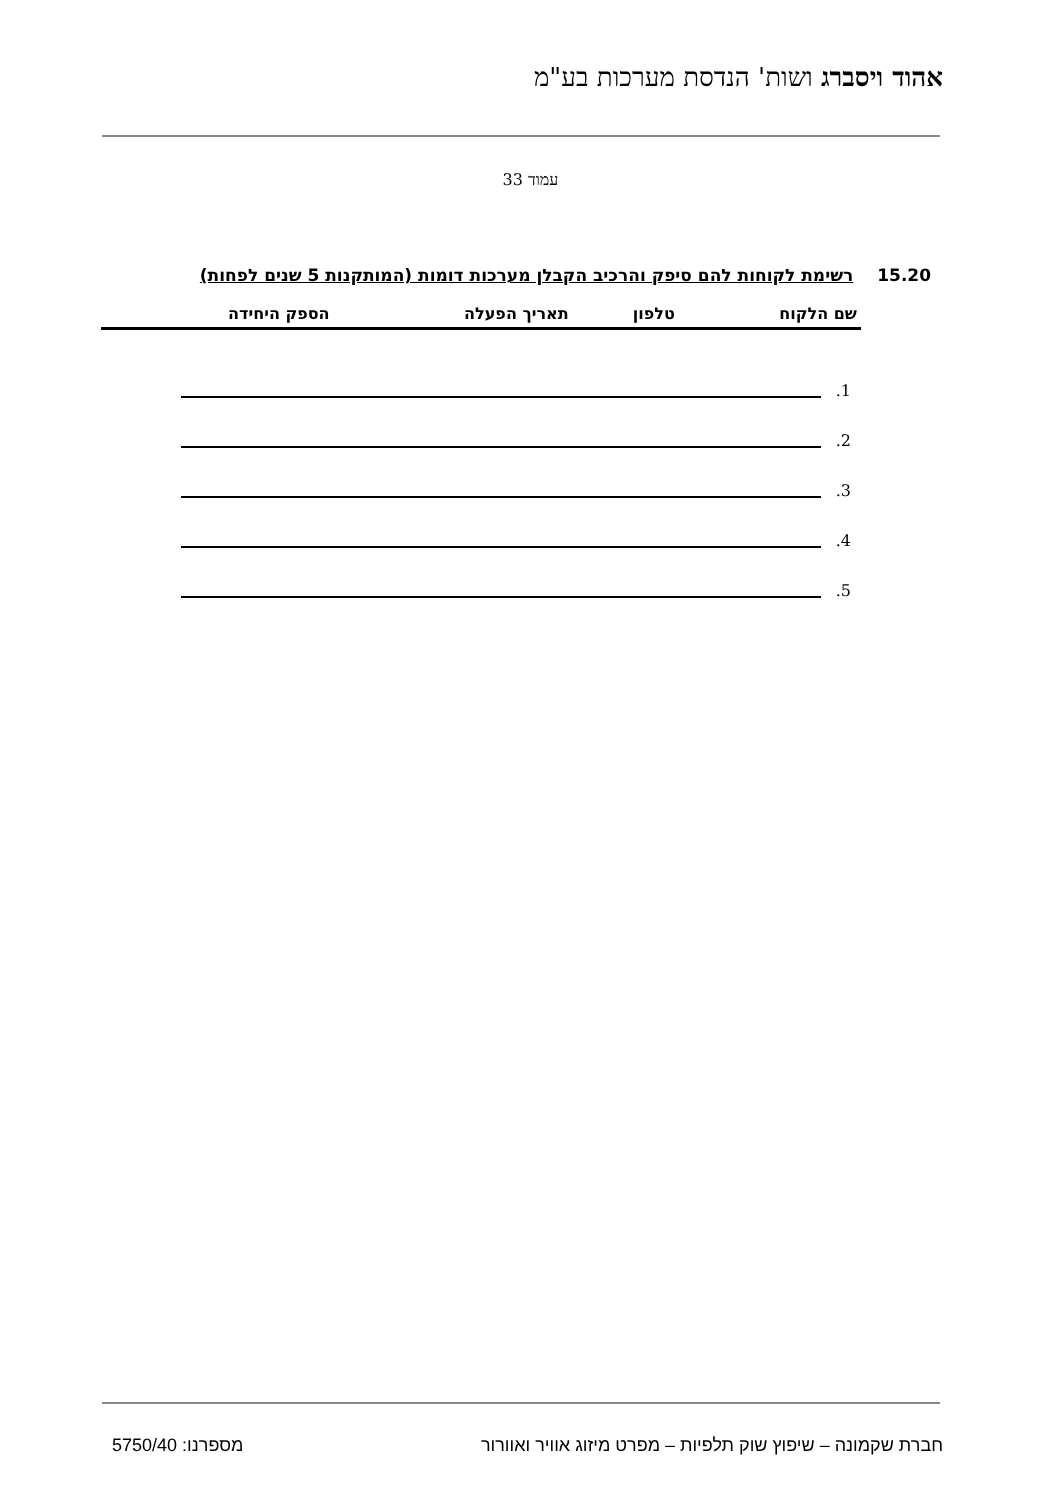אהוד ויסברג ושות' הנדסת מערכות בע"מ
עמוד 33
15.20 רשימת לקוחות להם סיפק והרכיב הקבלן מערכות דומות (המותקנות 5 שנים לפחות)
| שם הלקוח | טלפון | תאריך הפעלה | הספק היחידה |
| --- | --- | --- | --- |
1.
2.
3.
4.
5.
חברת שקמונה – שיפוץ שוק תלפיות – מפרט מיזוג אוויר ואוורור מספרנו: 5750/40